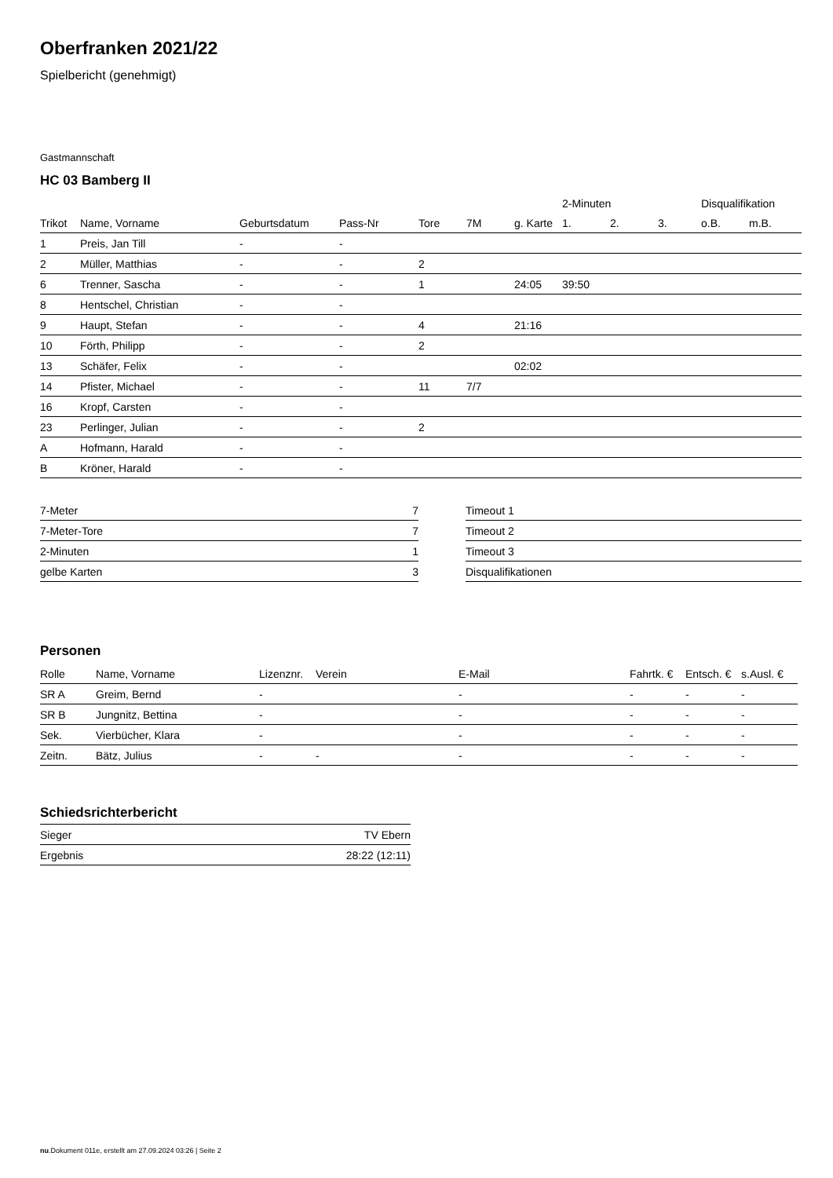Oberfranken 2021/22
Spielbericht (genehmigt)
Gastmannschaft
HC 03 Bamberg II
| | | | | | | | 2-Minuten | | | Disqualifikation | |
| --- | --- | --- | --- | --- | --- | --- | --- | --- | --- | --- | --- |
| Trikot | Name, Vorname | Geburtsdatum | Pass-Nr | Tore | 7M | g. Karte | 1. | 2. | 3. | o.B. | m.B. |
| 1 | Preis, Jan Till | - | - | | | | | | | | |
| 2 | Müller, Matthias | - | - | 2 | | | | | | | |
| 6 | Trenner, Sascha | - | - | 1 | | 24:05 | 39:50 | | | | |
| 8 | Hentschel, Christian | - | - | | | | | | | | |
| 9 | Haupt, Stefan | - | - | 4 | | 21:16 | | | | | |
| 10 | Förth, Philipp | - | - | 2 | | | | | | | |
| 13 | Schäfer, Felix | - | - | | | 02:02 | | | | | |
| 14 | Pfister, Michael | - | - | 11 | 7/7 | | | | | | |
| 16 | Kropf, Carsten | - | - | | | | | | | | |
| 23 | Perlinger, Julian | - | - | 2 | | | | | | | |
| A | Hofmann, Harald | - | - | | | | | | | | |
| B | Kröner, Harald | - | - | | | | | | | | |
| 7-Meter | 7 |
| 7-Meter-Tore | 7 |
| 2-Minuten | 1 |
| gelbe Karten | 3 |
| Timeout 1 |
| Timeout 2 |
| Timeout 3 |
| Disqualifikationen |
Personen
| Rolle | Name, Vorname | Lizenznr. | Verein | E-Mail | Fahrtk. € | Entsch. € | s.Ausl. € |
| --- | --- | --- | --- | --- | --- | --- | --- |
| SR A | Greim, Bernd | - | | - | - | - | - |
| SR B | Jungnitz, Bettina | - | | - | - | - | - |
| Sek. | Vierbücher, Klara | - | | - | - | - | - |
| Zeitn. | Bätz, Julius | - | - | - | - | - | - |
Schiedsrichterbericht
| Sieger | TV Ebern |
| Ergebnis | 28:22 (12:11) |
nu.Dokument 011e, erstellt am 27.09.2024 03:26 | Seite 2